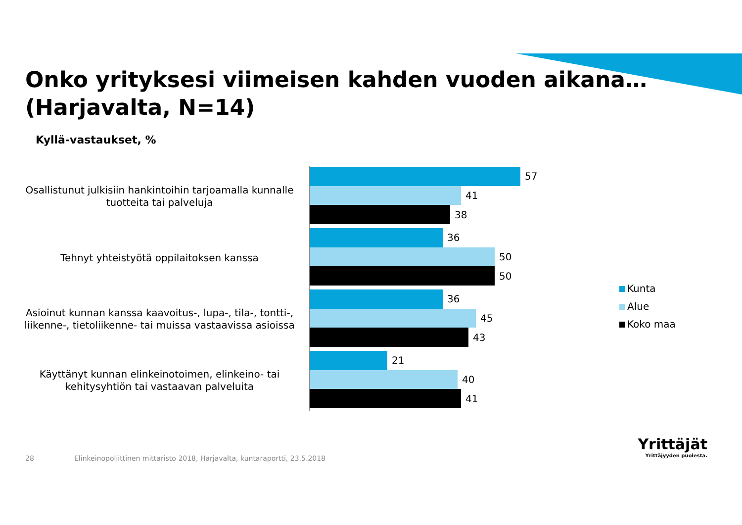Onko yrityksesi viimeisen kahden vuoden aikana…
(Harjavalta, N=14)
Kyllä-vastaukset, %
Osallistunut julkisiin hankintoihin tarjoamalla kunnalle tuotteita tai palveluja
57
41
38
Tehnyt yhteistyötä oppilaitoksen kanssa
36
50
50
Asioinut kunnan kanssa kaavoitus-, lupa-, tila-, tontti-, liikenne-, tietoliikenne- tai muissa vastaavissa asioissa
36
45
43
Käyttänyt kunnan elinkeinotoimen, elinkeino- tai kehitysyhtiön tai vastaavan palveluita
21
40
41
Kunta
Alue
Koko maa
28
Elinkeinopoliittinen mittaristo 2018, Harjavalta, kuntaraportti, 23.5.2018
Yrittäjät
Yrittäjyyden puolesta.